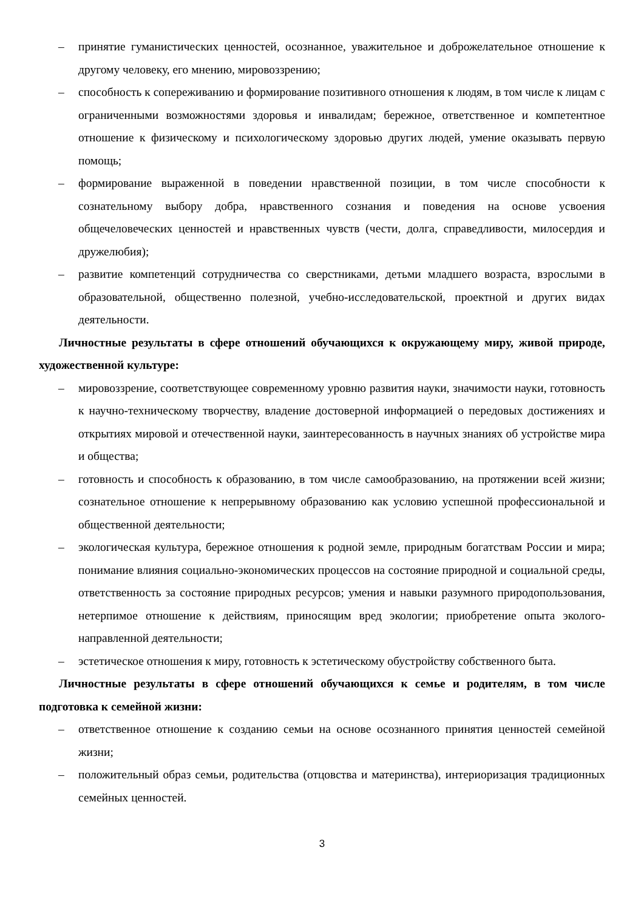– принятие гуманистических ценностей, осознанное, уважительное и доброжелательное отношение к другому человеку, его мнению, мировоззрению;
– способность к сопереживанию и формирование позитивного отношения к людям, в том числе к лицам с ограниченными возможностями здоровья и инвалидам; бережное, ответственное и компетентное отношение к физическому и психологическому здоровью других людей, умение оказывать первую помощь;
– формирование выраженной в поведении нравственной позиции, в том числе способности к сознательному выбору добра, нравственного сознания и поведения на основе усвоения общечеловеческих ценностей и нравственных чувств (чести, долга, справедливости, милосердия и дружелюбия);
– развитие компетенций сотрудничества со сверстниками, детьми младшего возраста, взрослыми в образовательной, общественно полезной, учебно-исследовательской, проектной и других видах деятельности.
Личностные результаты в сфере отношений обучающихся к окружающему миру, живой природе, художественной культуре:
– мировоззрение, соответствующее современному уровню развития науки, значимости науки, готовность к научно-техническому творчеству, владение достоверной информацией о передовых достижениях и открытиях мировой и отечественной науки, заинтересованность в научных знаниях об устройстве мира и общества;
– готовность и способность к образованию, в том числе самообразованию, на протяжении всей жизни; сознательное отношение к непрерывному образованию как условию успешной профессиональной и общественной деятельности;
– экологическая культура, бережное отношения к родной земле, природным богатствам России и мира; понимание влияния социально-экономических процессов на состояние природной и социальной среды, ответственность за состояние природных ресурсов; умения и навыки разумного природопользования, нетерпимое отношение к действиям, приносящим вред экологии; приобретение опыта эколого-направленной деятельности;
– эстетическое отношения к миру, готовность к эстетическому обустройству собственного быта.
Личностные результаты в сфере отношений обучающихся к семье и родителям, в том числе подготовка к семейной жизни:
– ответственное отношение к созданию семьи на основе осознанного принятия ценностей семейной жизни;
– положительный образ семьи, родительства (отцовства и материнства), интериоризация традиционных семейных ценностей.
3